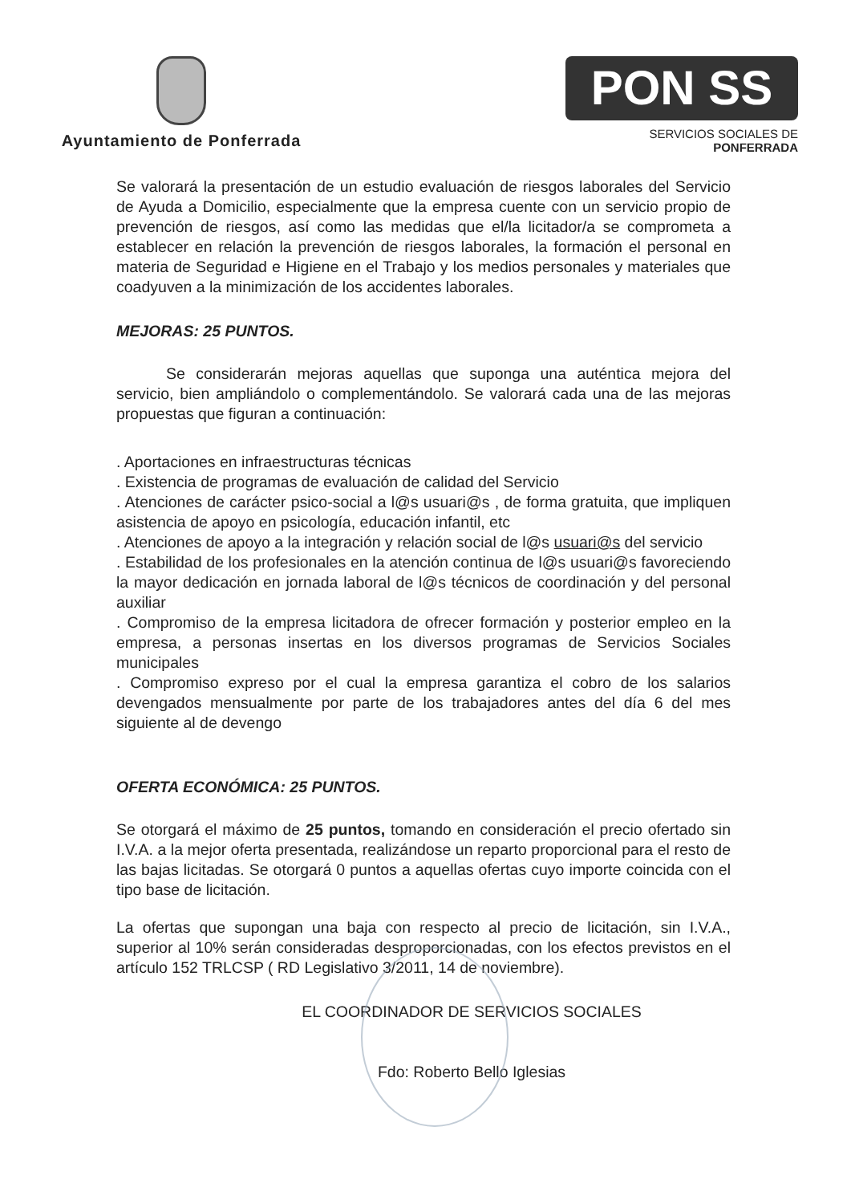Ayuntamiento de Ponferrada
PON SS
SERVICIOS SOCIALES DE PONFERRADA
Se valorará la presentación de un estudio evaluación de riesgos laborales del Servicio de Ayuda a Domicilio, especialmente que la empresa cuente con un servicio propio de prevención de riesgos, así como las medidas que el/la licitador/a se comprometa a establecer en relación la prevención de riesgos laborales, la formación el personal en materia de Seguridad e Higiene en el Trabajo y los medios personales y materiales que coadyuven a la minimización de los accidentes laborales.
MEJORAS: 25 PUNTOS.
Se considerarán mejoras aquellas que suponga una auténtica mejora del servicio, bien ampliándolo o complementándolo. Se valorará cada una de las mejoras propuestas que figuran a continuación:
. Aportaciones en infraestructuras técnicas
. Existencia de programas de evaluación de calidad del Servicio
. Atenciones de carácter psico-social a l@s usuari@s , de forma gratuita, que impliquen asistencia de apoyo en psicología, educación infantil, etc
. Atenciones de apoyo a la integración y relación social de l@s usuari@s del servicio
. Estabilidad de los profesionales en la atención continua de l@s usuari@s favoreciendo la mayor dedicación en jornada laboral de l@s técnicos de coordinación y del personal auxiliar
. Compromiso de la empresa licitadora de ofrecer formación y posterior empleo en la empresa, a personas insertas en los diversos programas de Servicios Sociales municipales
. Compromiso expreso por el cual la empresa garantiza el cobro de los salarios devengados mensualmente por parte de los trabajadores antes del día 6 del mes siguiente al de devengo
OFERTA ECONÓMICA: 25 PUNTOS.
Se otorgará el máximo de 25 puntos, tomando en consideración el precio ofertado sin I.V.A. a la mejor oferta presentada, realizándose un reparto proporcional para el resto de las bajas licitadas. Se otorgará 0 puntos a aquellas ofertas cuyo importe coincida con el tipo base de licitación.
La ofertas que supongan una baja con respecto al precio de licitación, sin I.V.A., superior al 10% serán consideradas desproporcionadas, con los efectos previstos en el artículo 152 TRLCSP ( RD Legislativo 3/2011, 14 de noviembre).
EL COORDINADOR DE SERVICIOS SOCIALES
Fdo: Roberto Bello Iglesias